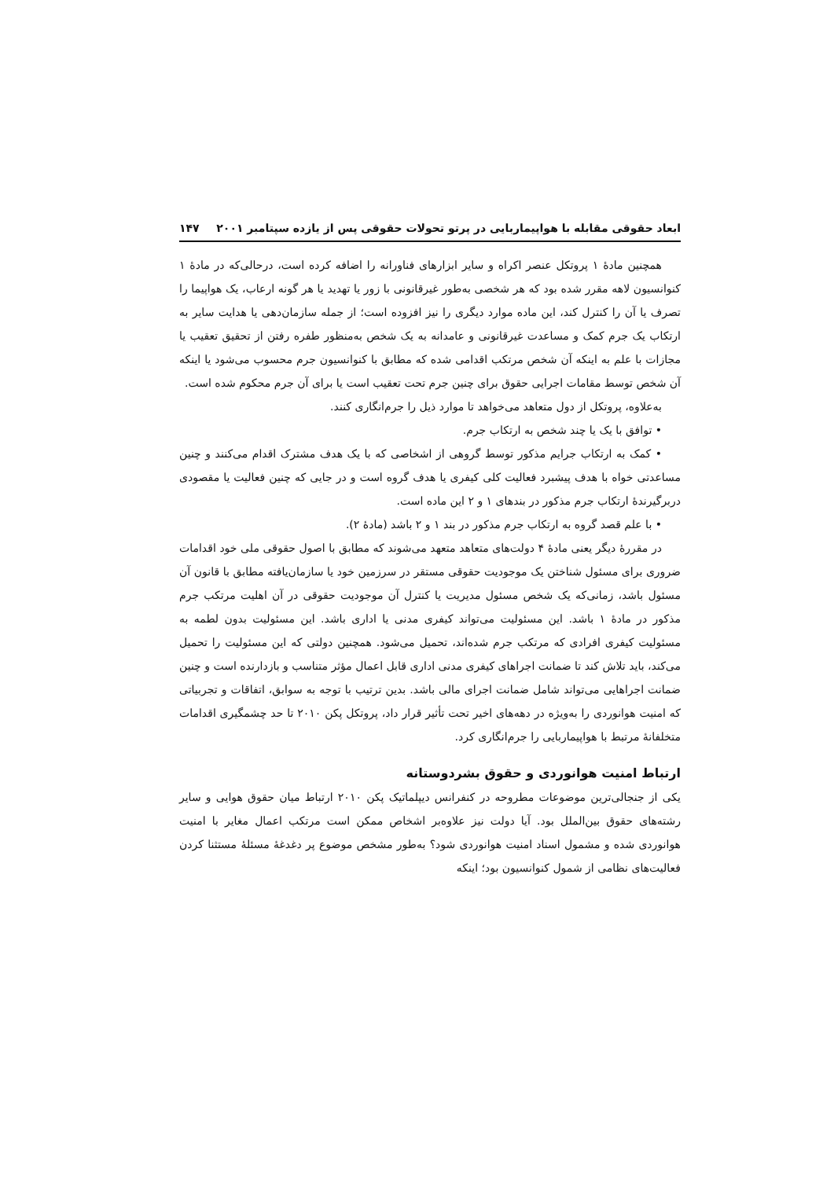ابعاد حقوقی مقابله با هواپیماربایی در پرتو تحولات حقوقی پس از یازده سپتامبر ۲۰۰۱ ۱۴۷
همچنین مادهٔ ۱ پروتکل عنصر اکراه و سایر ابزارهای فناورانه را اضافه کرده است، درحالی‌که در مادهٔ ۱ کنوانسیون لاهه مقرر شده بود که هر شخصی به‌طور غیرقانونی با زور یا تهدید یا هر گونه ارعاب، یک هواپیما را تصرف یا آن را کنترل کند، این ماده موارد دیگری را نیز افزوده است؛ از جمله سازمان‌دهی یا هدایت سایر به ارتکاب یک جرم کمک و مساعدت غیرقانونی و عامدانه به یک شخص به‌منظور طفره رفتن از تحقیق تعقیب یا مجازات با علم به اینکه آن شخص مرتکب اقدامی شده که مطابق با کنوانسیون جرم محسوب می‌شود یا اینکه آن شخص توسط مقامات اجرایی حقوق برای چنین جرم تحت تعقیب است یا برای آن جرم محکوم شده است.
به‌علاوه، پروتکل از دول متعاهد می‌خواهد تا موارد ذیل را جرم‌انگاری کنند.
• توافق با یک یا چند شخص به ارتکاب جرم.
• کمک به ارتکاب جرایم مذکور توسط گروهی از اشخاصی که با یک هدف مشترک اقدام می‌کنند و چنین مساعدتی خواه با هدف پیشبرد فعالیت کلی کیفری یا هدف گروه است و در جایی که چنین فعالیت یا مقصودی دربرگیرندهٔ ارتکاب جرم مذکور در بندهای ۱ و ۲ این ماده است.
• با علم قصد گروه به ارتکاب جرم مذکور در بند ۱ و ۲ باشد (مادهٔ ۲).
در مقررهٔ دیگر یعنی مادهٔ ۴ دولت‌های متعاهد متعهد می‌شوند که مطابق با اصول حقوقی ملی خود اقدامات ضروری برای مسئول شناختن یک موجودیت حقوقی مستقر در سرزمین خود یا سازمان‌یافته مطابق با قانون آن مسئول باشد، زمانی‌که یک شخص مسئول مدیریت یا کنترل آن موجودیت حقوقی در آن اهلیت مرتکب جرم مذکور در مادهٔ ۱ باشد. این مسئولیت می‌تواند کیفری مدنی یا اداری باشد. این مسئولیت بدون لطمه به مسئولیت کیفری افرادی که مرتکب جرم شده‌اند، تحمیل می‌شود. همچنین دولتی که این مسئولیت را تحمیل می‌کند، باید تلاش کند تا ضمانت اجراهای کیفری مدنی اداری قابل اعمال مؤثر متناسب و بازدارنده است و چنین ضمانت اجراهایی می‌تواند شامل ضمانت اجرای مالی باشد. بدین ترتیب با توجه به سوابق، اتفاقات و تجربیاتی که امنیت هوانوردی را به‌ویژه در دهه‌های اخیر تحت تأثیر قرار داد، پروتکل پکن ۲۰۱۰ تا حد چشمگیری اقدامات متخلفانهٔ مرتبط با هواپیماربایی را جرم‌انگاری کرد.
ارتباط امنیت هوانوردی و حقوق بشردوستانه
یکی از جنجالی‌ترین موضوعات مطروحه در کنفرانس دیپلماتیک پکن ۲۰۱۰ ارتباط میان حقوق هوایی و سایر رشته‌های حقوق بین‌الملل بود. آیا دولت نیز علاوه‌بر اشخاص ممکن است مرتکب اعمال مغایر با امنیت هوانوردی شده و مشمول اسناد امنیت هوانوردی شود؟ به‌طور مشخص موضوع پر دغدغهٔ مسئلهٔ مستثنا کردن فعالیت‌های نظامی از شمول کنوانسیون بود؛ اینکه